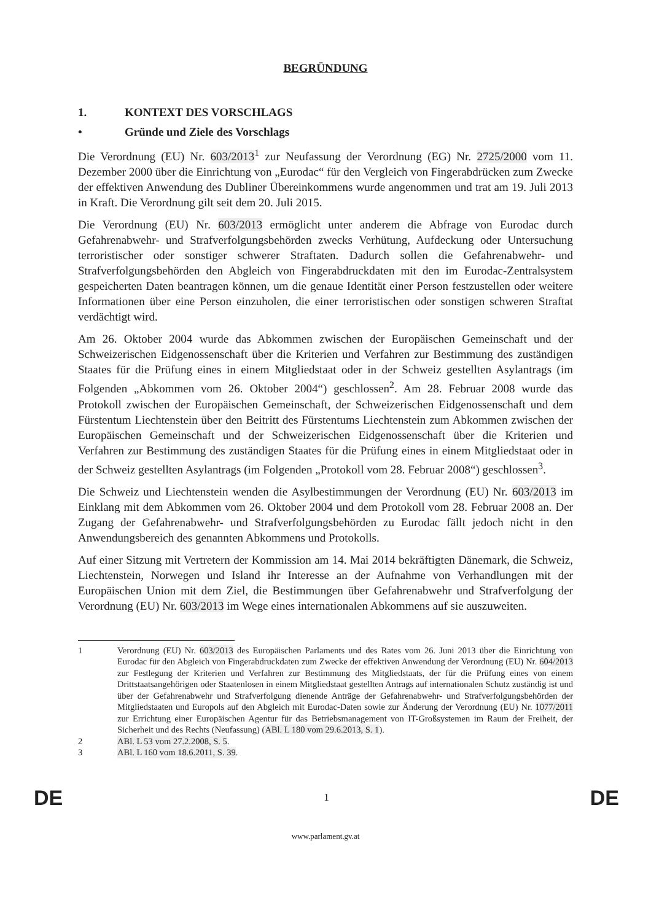BEGRÜNDUNG
1. KONTEXT DES VORSCHLAGS
• Gründe und Ziele des Vorschlags
Die Verordnung (EU) Nr. 603/2013<sup>1</sup> zur Neufassung der Verordnung (EG) Nr. 2725/2000 vom 11. Dezember 2000 über die Einrichtung von „Eurodac“ für den Vergleich von Fingerabdrücken zum Zwecke der effektiven Anwendung des Dubliner Übereinkommens wurde angenommen und trat am 19. Juli 2013 in Kraft. Die Verordnung gilt seit dem 20. Juli 2015.
Die Verordnung (EU) Nr. 603/2013 ermöglicht unter anderem die Abfrage von Eurodac durch Gefahrenabwehr- und Strafverfolgungsbehörden zwecks Verhütung, Aufdeckung oder Untersuchung terroristischer oder sonstiger schwerer Straftaten. Dadurch sollen die Gefahrenabwehr- und Strafverfolgungsbehörden den Abgleich von Fingerabdruckdaten mit den im Eurodac-Zentralsystem gespeicherten Daten beantragen können, um die genaue Identität einer Person festzustellen oder weitere Informationen über eine Person einzuholen, die einer terroristischen oder sonstigen schweren Straftat verdächtigt wird.
Am 26. Oktober 2004 wurde das Abkommen zwischen der Europäischen Gemeinschaft und der Schweizerischen Eidgenossenschaft über die Kriterien und Verfahren zur Bestimmung des zuständigen Staates für die Prüfung eines in einem Mitgliedstaat oder in der Schweiz gestellten Asylantrags (im Folgenden „Abkommen vom 26. Oktober 2004“) geschlossen<sup>2</sup>. Am 28. Februar 2008 wurde das Protokoll zwischen der Europäischen Gemeinschaft, der Schweizerischen Eidgenossenschaft und dem Fürstentum Liechtenstein über den Beitritt des Fürstentums Liechtenstein zum Abkommen zwischen der Europäischen Gemeinschaft und der Schweizerischen Eidgenossenschaft über die Kriterien und Verfahren zur Bestimmung des zuständigen Staates für die Prüfung eines in einem Mitgliedstaat oder in der Schweiz gestellten Asylantrags (im Folgenden „Protokoll vom 28. Februar 2008“) geschlossen<sup>3</sup>.
Die Schweiz und Liechtenstein wenden die Asylbestimmungen der Verordnung (EU) Nr. 603/2013 im Einklang mit dem Abkommen vom 26. Oktober 2004 und dem Protokoll vom 28. Februar 2008 an. Der Zugang der Gefahrenabwehr- und Strafverfolgungsbehörden zu Eurodac fällt jedoch nicht in den Anwendungsbereich des genannten Abkommens und Protokolls.
Auf einer Sitzung mit Vertretern der Kommission am 14. Mai 2014 bekräftigten Dänemark, die Schweiz, Liechtenstein, Norwegen und Island ihr Interesse an der Aufnahme von Verhandlungen mit der Europäischen Union mit dem Ziel, die Bestimmungen über Gefahrenabwehr und Strafverfolgung der Verordnung (EU) Nr. 603/2013 im Wege eines internationalen Abkommens auf sie auszuweiten.
1 Verordnung (EU) Nr. 603/2013 des Europäischen Parlaments und des Rates vom 26. Juni 2013 über die Einrichtung von Eurodac für den Abgleich von Fingerabdruckdaten zum Zwecke der effektiven Anwendung der Verordnung (EU) Nr. 604/2013 zur Festlegung der Kriterien und Verfahren zur Bestimmung des Mitgliedstaats, der für die Prüfung eines von einem Drittstaatsangehörigen oder Staatenlosen in einem Mitgliedstaat gestellten Antrags auf internationalen Schutz zuständig ist und über der Gefahrenabwehr und Strafverfolgung dienende Anträge der Gefahrenabwehr- und Strafverfolgungsbehörden der Mitgliedstaaten und Europols auf den Abgleich mit Eurodac-Daten sowie zur Änderung der Verordnung (EU) Nr. 1077/2011 zur Errichtung einer Europäischen Agentur für das Betriebsmanagement von IT-Großsystemen im Raum der Freiheit, der Sicherheit und des Rechts (Neufassung) (ABl. L 180 vom 29.6.2013, S. 1).
2 ABl. L 53 vom 27.2.2008, S. 5.
3 ABl. L 160 vom 18.6.2011, S. 39.
DE 1 DE
www.parlament.gv.at